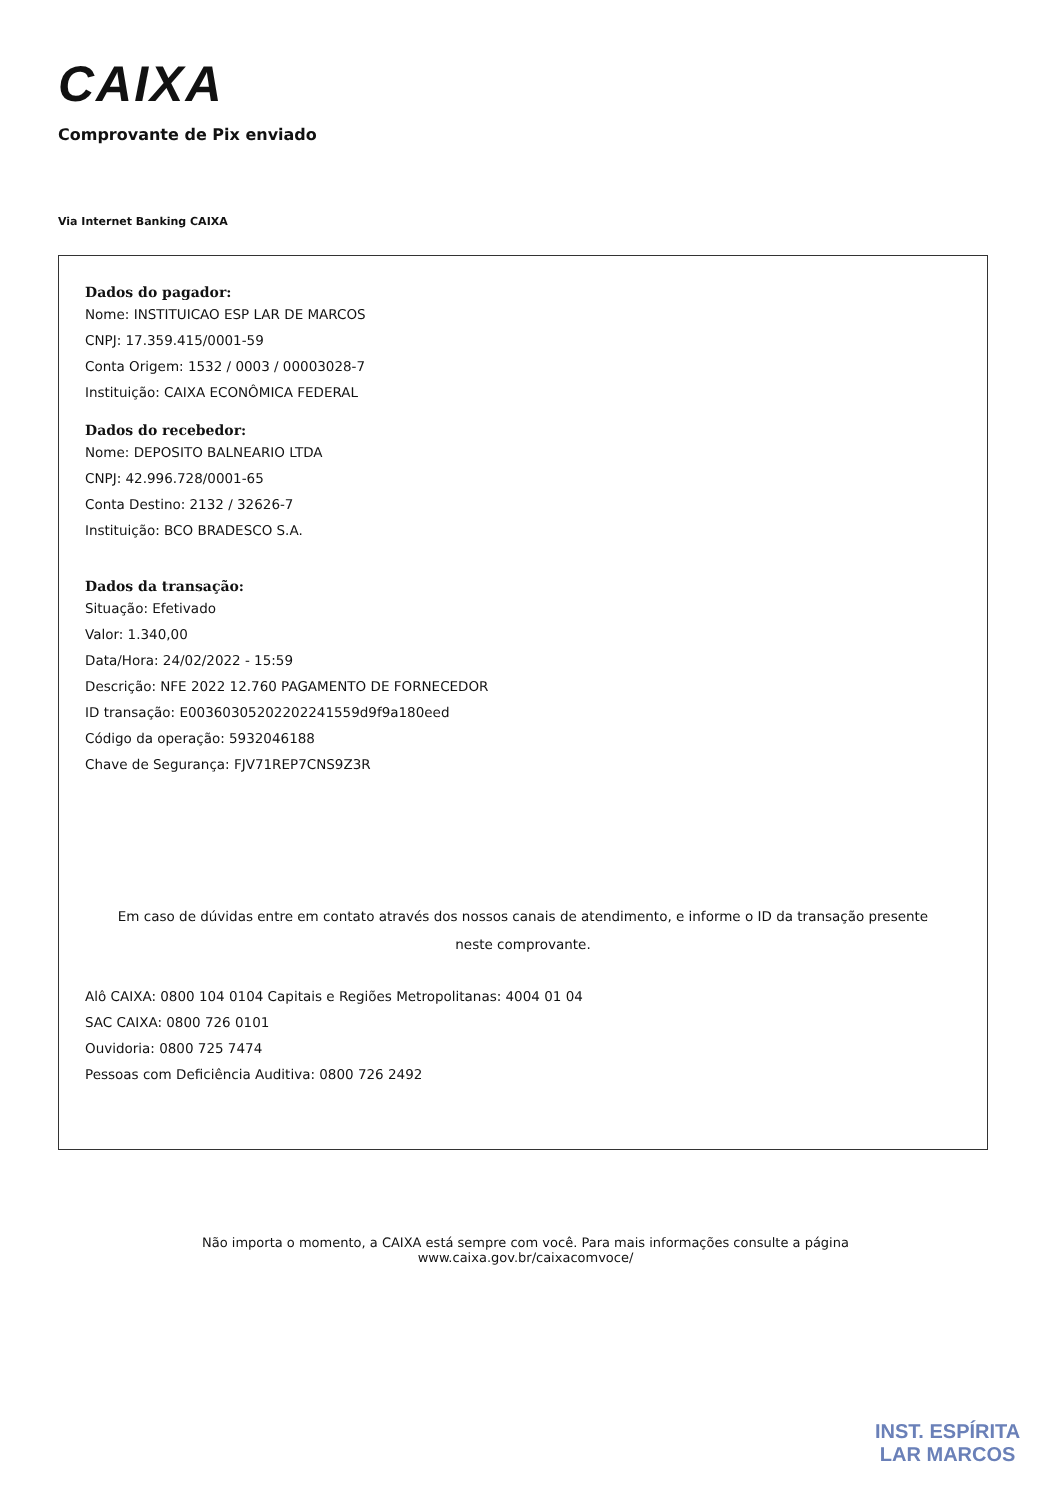CAIXA
Comprovante de Pix enviado
Via Internet Banking CAIXA
Dados do pagador:
Nome: INSTITUICAO ESP LAR DE MARCOS
CNPJ: 17.359.415/0001-59
Conta Origem: 1532 / 0003 / 00003028-7
Instituição: CAIXA ECONÔMICA FEDERAL
Dados do recebedor:
Nome: DEPOSITO BALNEARIO LTDA
CNPJ: 42.996.728/0001-65
Conta Destino: 2132 / 32626-7
Instituição: BCO BRADESCO S.A.
Dados da transação:
Situação: Efetivado
Valor: 1.340,00
Data/Hora: 24/02/2022 - 15:59
Descrição: NFE 2022 12.760 PAGAMENTO DE FORNECEDOR
ID transação: E00360305202202241559d9f9a180eed
Código da operação: 5932046188
Chave de Segurança: FJV71REP7CNS9Z3R
Em caso de dúvidas entre em contato através dos nossos canais de atendimento, e informe o ID da transação presente neste comprovante.
Alô CAIXA: 0800 104 0104 Capitais e Regiões Metropolitanas: 4004 01 04
SAC CAIXA: 0800 726 0101
Ouvidoria: 0800 725 7474
Pessoas com Deficiência Auditiva: 0800 726 2492
Não importa o momento, a CAIXA está sempre com você. Para mais informações consulte a página
www.caixa.gov.br/caixacomvoce/
INST. ESPÍRITA
LAR MARCOS